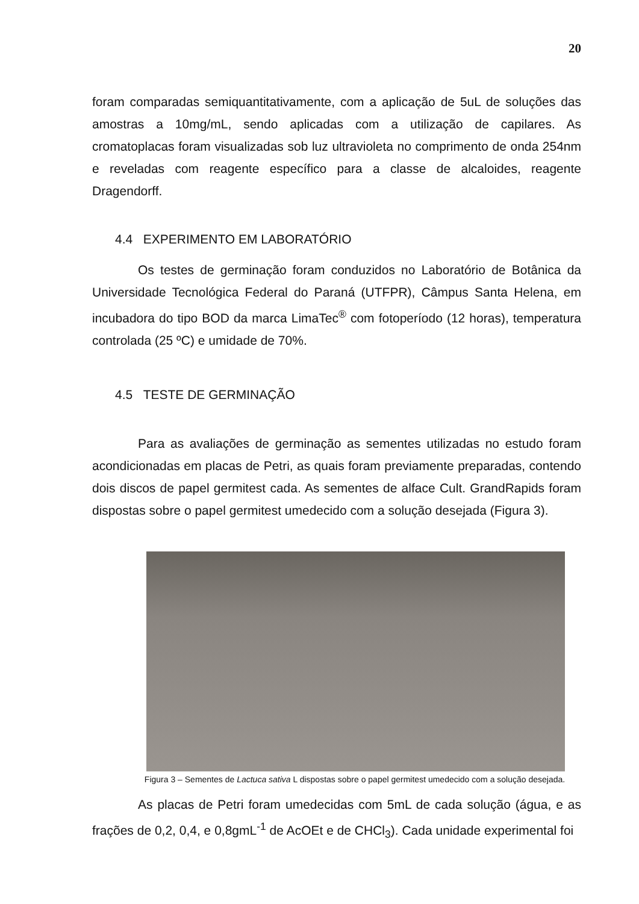20
foram comparadas semiquantitativamente, com a aplicação de 5uL de soluções das amostras a 10mg/mL, sendo aplicadas com a utilização de capilares. As cromatoplacas foram visualizadas sob luz ultravioleta no comprimento de onda 254nm e reveladas com reagente específico para a classe de alcaloides, reagente Dragendorff.
4.4 EXPERIMENTO EM LABORATÓRIO
Os testes de germinação foram conduzidos no Laboratório de Botânica da Universidade Tecnológica Federal do Paraná (UTFPR), Câmpus Santa Helena, em incubadora do tipo BOD da marca LimaTec<sup>®</sup> com fotoperíodo (12 horas), temperatura controlada (25 ºC) e umidade de 70%.
4.5 TESTE DE GERMINAÇÃO
Para as avaliações de germinação as sementes utilizadas no estudo foram acondicionadas em placas de Petri, as quais foram previamente preparadas, contendo dois discos de papel germitest cada. As sementes de alface Cult. GrandRapids foram dispostas sobre o papel germitest umedecido com a solução desejada (Figura 3).
Figura 3 – Sementes de Lactuca sativa L dispostas sobre o papel germitest umedecido com a solução desejada.
As placas de Petri foram umedecidas com 5mL de cada solução (água, e as frações de 0,2, 0,4, e 0,8gmL<sup>-1</sup> de AcOEt e de CHCl<sub>3</sub>). Cada unidade experimental foi